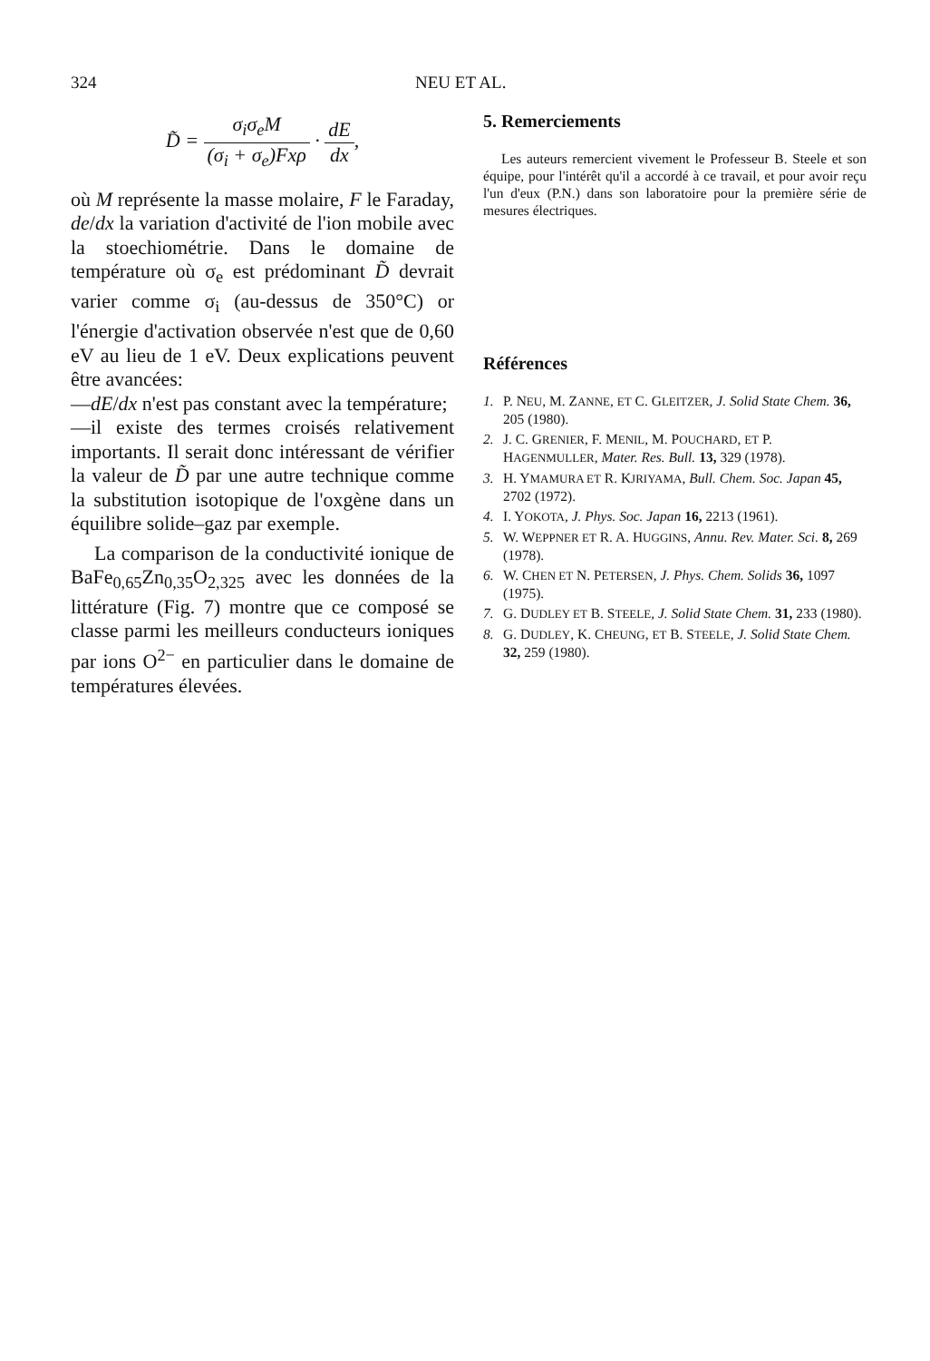324 NEU ET AL.
D̃ = σ<sub>i</sub>σ<sub>e</sub>M (σ<sub>i</sub> + σ<sub>e</sub>)Fxρ · dE dx,
où M représente la masse molaire, F le Faraday, de/dx la variation d'activité de l'ion mobile avec la stoechiométrie. Dans le domaine de température où σ<sub>e</sub> est prédominant D̃ devrait varier comme σ<sub>i</sub> (au-dessus de 350°C) or l'énergie d'activation observée n'est que de 0,60 eV au lieu de 1 eV. Deux explications peuvent être avancées:
—dE/dx n'est pas constant avec la température;
—il existe des termes croisés relativement importants. Il serait donc intéressant de vérifier la valeur de D̃ par une autre technique comme la substitution isotopique de l'oxgène dans un équilibre solide–gaz par exemple.
La comparison de la conductivité ionique de BaFe<sub>0,65</sub>Zn<sub>0,35</sub>O<sub>2,325</sub> avec les données de la littérature (Fig. 7) montre que ce composé se classe parmi les meilleurs conducteurs ioniques par ions O<sup>2−</sup> en particulier dans le domaine de températures élevées.
5. Remerciements
Les auteurs remercient vivement le Professeur B. Steele et son équipe, pour l'intérêt qu'il a accordé à ce travail, et pour avoir reçu l'un d'eux (P.N.) dans son laboratoire pour la première série de mesures électriques.
Références
1. P. NEU, M. ZANNE, ET C. GLEITZER, J. Solid State Chem. 36, 205 (1980).
2. J. C. GRENIER, F. MENIL, M. POUCHARD, ET P. HAGENMULLER, Mater. Res. Bull. 13, 329 (1978).
3. H. YMAMURA ET R. KJRIYAMA, Bull. Chem. Soc. Japan 45, 2702 (1972).
4. I. YOKOTA, J. Phys. Soc. Japan 16, 2213 (1961).
5. W. WEPPNER ET R. A. HUGGINS, Annu. Rev. Mater. Sci. 8, 269 (1978).
6. W. CHEN ET N. PETERSEN, J. Phys. Chem. Solids 36, 1097 (1975).
7. G. DUDLEY ET B. STEELE, J. Solid State Chem. 31, 233 (1980).
8. G. DUDLEY, K. CHEUNG, ET B. STEELE, J. Solid State Chem. 32, 259 (1980).